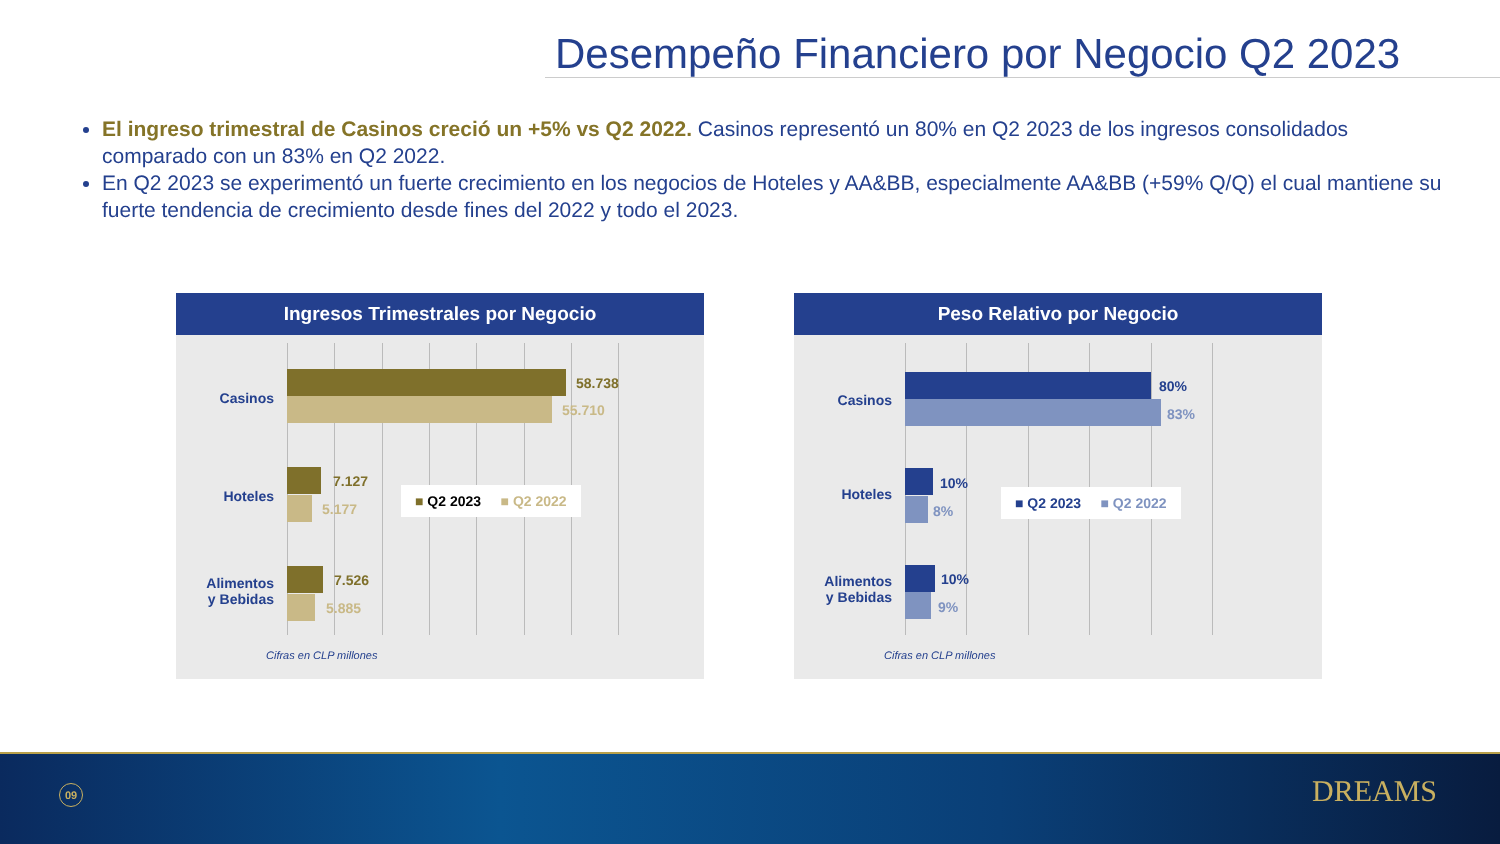Desempeño Financiero por Negocio Q2 2023
El ingreso trimestral de Casinos creció un +5% vs Q2 2022. Casinos representó un 80% en Q2 2023 de los ingresos consolidados comparado con un 83% en Q2 2022.
En Q2 2023 se experimentó un fuerte crecimiento en los negocios de Hoteles y AA&BB, especialmente AA&BB (+59% Q/Q) el cual mantiene su fuerte tendencia de crecimiento desde fines del 2022 y todo el 2023.
Ingresos Trimestrales por Negocio
Casinos
58.738
55.710
Hoteles
7.127
5.177
Alimentos
y Bebidas
7.526
5.885
■ Q2 2023 ■ Q2 2022
Cifras en CLP millones
Peso Relativo por Negocio
Casinos
80%
83%
Hoteles
10%
8%
Alimentos
y Bebidas
10%
9%
■ Q2 2023 ■ Q2 2022
Cifras en CLP millones
09 DREAMS